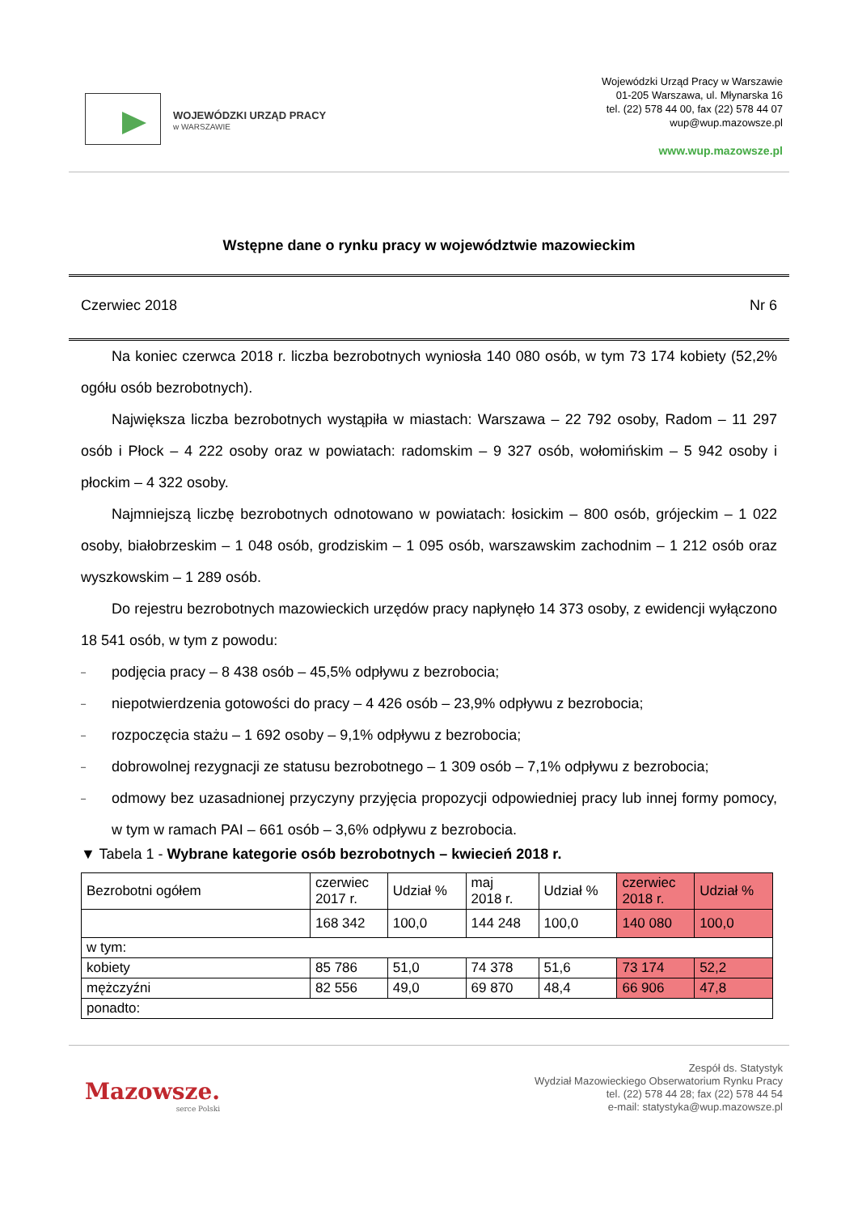WOJEWÓDZKI URZĄD PRACY
w WARSZAWIE
Wojewódzki Urząd Pracy w Warszawie
01-205 Warszawa, ul. Młynarska 16
tel. (22) 578 44 00, fax (22) 578 44 07
wup@wup.mazowsze.pl
www.wup.mazowsze.pl
Wstępne dane o rynku pracy w województwie mazowieckim
Czerwiec 2018 Nr 6
Na koniec czerwca 2018 r. liczba bezrobotnych wyniosła 140 080 osób, w tym 73 174 kobiety (52,2% ogółu osób bezrobotnych).
Największa liczba bezrobotnych wystąpiła w miastach: Warszawa – 22 792 osoby, Radom – 11 297 osób i Płock – 4 222 osoby oraz w powiatach: radomskim – 9 327 osób, wołomińskim – 5 942 osoby i płockim – 4 322 osoby.
Najmniejszą liczbę bezrobotnych odnotowano w powiatach: łosickim – 800 osób, grójeckim – 1 022 osoby, białobrzeskim – 1 048 osób, grodziskim – 1 095 osób, warszawskim zachodnim – 1 212 osób oraz wyszkowskim – 1 289 osób.
Do rejestru bezrobotnych mazowieckich urzędów pracy napłynęło 14 373 osoby, z ewidencji wyłączono 18 541 osób, w tym z powodu:
–
podjęcia pracy – 8 438 osób – 45,5% odpływu z bezrobocia;
–
niepotwierdzenia gotowości do pracy – 4 426 osób – 23,9% odpływu z bezrobocia;
–
rozpoczęcia stażu – 1 692 osoby – 9,1% odpływu z bezrobocia;
–
dobrowolnej rezygnacji ze statusu bezrobotnego – 1 309 osób – 7,1% odpływu z bezrobocia;
–
odmowy bez uzasadnionej przyczyny przyjęcia propozycji odpowiedniej pracy lub innej formy pomocy, w tym w ramach PAI – 661 osób – 3,6% odpływu z bezrobocia.
▼ Tabela 1 - Wybrane kategorie osób bezrobotnych – kwiecień 2018 r.
| Bezrobotni ogółem | czerwiec 2017 r. | Udział % | maj 2018 r. | Udział % | czerwiec 2018 r. | Udział % |
| | 168 342 | 100,0 | 144 248 | 100,0 | 140 080 | 100,0 |
| w tym: | | | | | | |
| kobiety | 85 786 | 51,0 | 74 378 | 51,6 | 73 174 | 52,2 |
| mężczyźni | 82 556 | 49,0 | 69 870 | 48,4 | 66 906 | 47,8 |
| ponadto: | | | | | | |
Mazowsze.
serce Polski
Zespół ds. Statystyk
Wydział Mazowieckiego Obserwatorium Rynku Pracy
tel. (22) 578 44 28; fax (22) 578 44 54
e-mail: statystyka@wup.mazowsze.pl